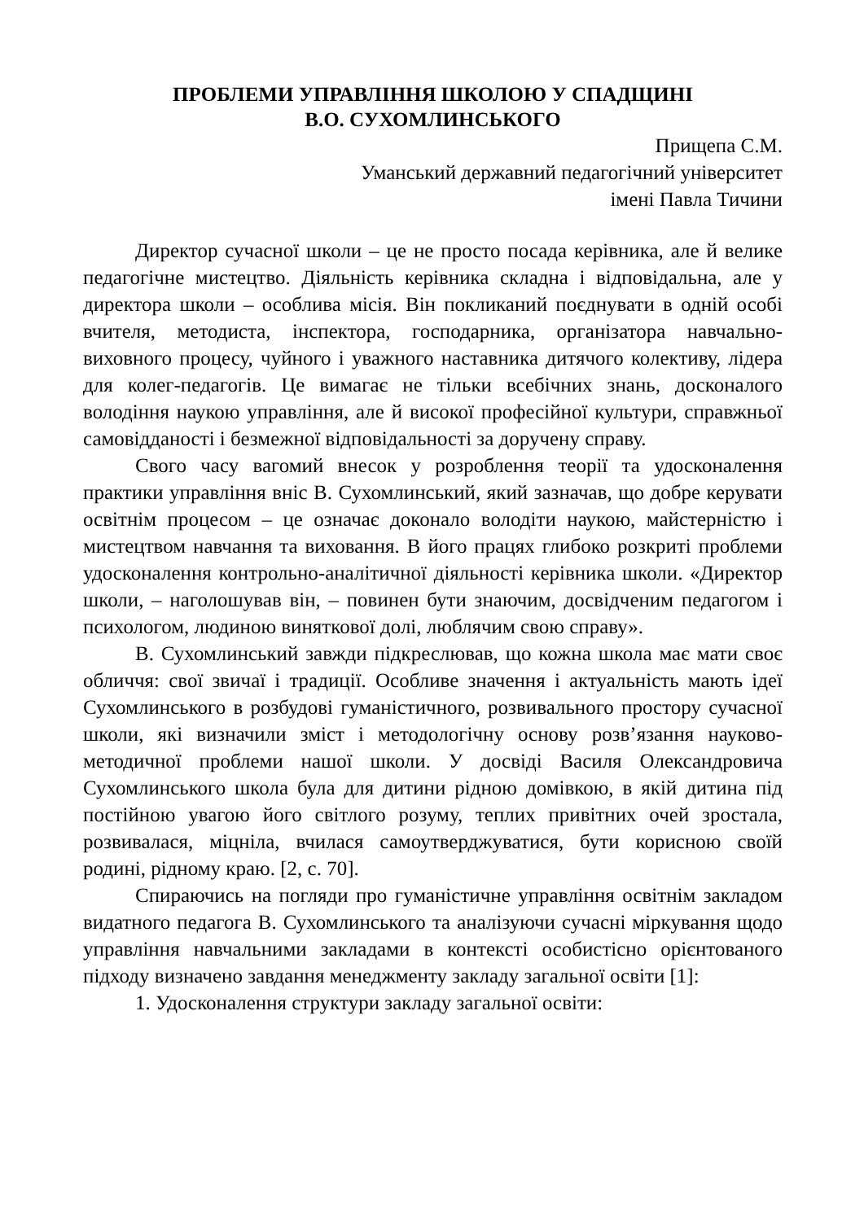ПРОБЛЕМИ УПРАВЛІННЯ ШКОЛОЮ У СПАДЩИНІ
В.О. СУХОМЛИНСЬКОГО
Прищепа С.М.
Уманський державний педагогічний університет
імені Павла Тичини
Директор сучасної школи – це не просто посада керівника, але й велике педагогічне мистецтво. Діяльність керівника складна і відповідальна, але у директора школи – особлива місія. Він покликаний поєднувати в одній особі вчителя, методиста, інспектора, господарника, організатора навчально-виховного процесу, чуйного і уважного наставника дитячого колективу, лідера для колег-педагогів. Це вимагає не тільки всебічних знань, досконалого володіння наукою управління, але й високої професійної культури, справжньої самовідданості і безмежної відповідальності за доручену справу.
Свого часу вагомий внесок у розроблення теорії та удосконалення практики управління вніс В. Сухомлинський, який зазначав, що добре керувати освітнім процесом – це означає доконало володіти наукою, майстерністю і мистецтвом навчання та виховання. В його працях глибоко розкриті проблеми удосконалення контрольно-аналітичної діяльності керівника школи. «Директор школи, – наголошував він, – повинен бути знаючим, досвідченим педагогом і психологом, людиною виняткової долі, люблячим свою справу».
В. Сухомлинський завжди підкреслював, що кожна школа має мати своє обличчя: свої звичаї і традиції. Особливе значення і актуальність мають ідеї Сухомлинського в розбудові гуманістичного, розвивального простору сучасної школи, які визначили зміст і методологічну основу розв’язання науково-методичної проблеми нашої школи. У досвіді Василя Олександровича Сухомлинського школа була для дитини рідною домівкою, в якій дитина під постійною увагою його світлого розуму, теплих привітних очей зростала, розвивалася, міцніла, вчилася самоутверджуватися, бути корисною своїй родині, рідному краю. [2, с. 70].
Спираючись на погляди про гуманістичне управління освітнім закладом видатного педагога В. Сухомлинського та аналізуючи сучасні міркування щодо управління навчальними закладами в контексті особистісно орієнтованого підходу визначено завдання менеджменту закладу загальної освіти [1]:
1. Удосконалення структури закладу загальної освіти: